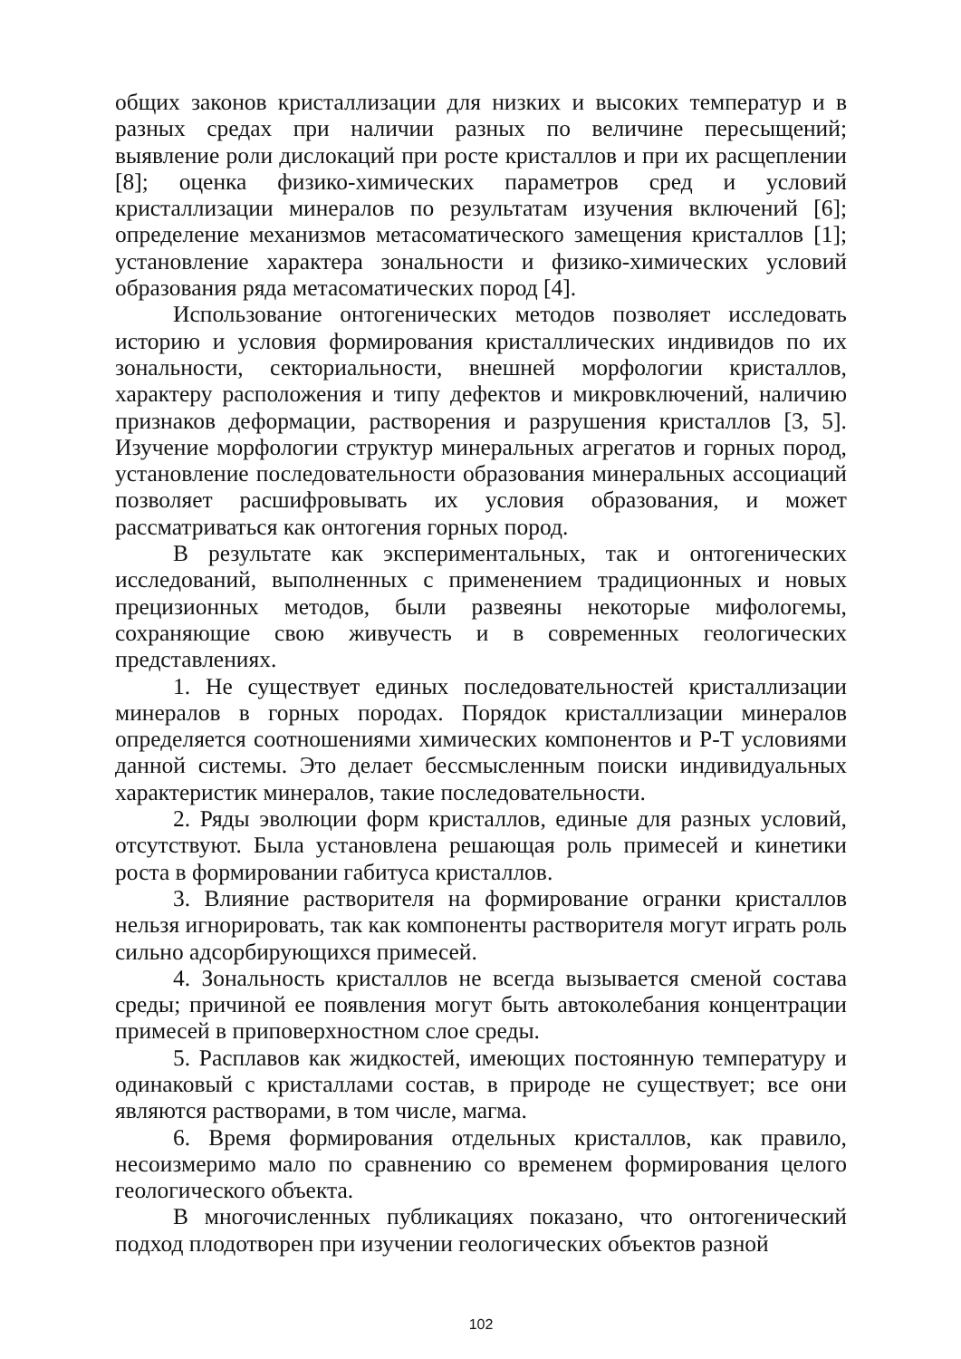общих законов кристаллизации для низких и высоких температур и в разных средах при наличии разных по величине пересыщений; выявление роли дислокаций при росте кристаллов и при их расщеплении [8]; оценка физико-химических параметров сред и условий кристаллизации минералов по результатам изучения включений [6]; определение механизмов метасоматического замещения кристаллов [1]; установление характера зональности и физико-химических условий образования ряда метасоматических пород [4].
Использование онтогенических методов позволяет исследовать историю и условия формирования кристаллических индивидов по их зональности, секториальности, внешней морфологии кристаллов, характеру расположения и типу дефектов и микровключений, наличию признаков деформации, растворения и разрушения кристаллов [3, 5]. Изучение морфологии структур минеральных агрегатов и горных пород, установление последовательности образования минеральных ассоциаций позволяет расшифровывать их условия образования, и может рассматриваться как онтогения горных пород.
В результате как экспериментальных, так и онтогенических исследований, выполненных с применением традиционных и новых прецизионных методов, были развеяны некоторые мифологемы, сохраняющие свою живучесть и в современных геологических представлениях.
1. Не существует единых последовательностей кристаллизации минералов в горных породах. Порядок кристаллизации минералов определяется соотношениями химических компонентов и P-T условиями данной системы. Это делает бессмысленным поиски индивидуальных характеристик минералов, такие последовательности.
2. Ряды эволюции форм кристаллов, единые для разных условий, отсутствуют. Была установлена решающая роль примесей и кинетики роста в формировании габитуса кристаллов.
3. Влияние растворителя на формирование огранки кристаллов нельзя игнорировать, так как компоненты растворителя могут играть роль сильно адсорбирующихся примесей.
4. Зональность кристаллов не всегда вызывается сменой состава среды; причиной ее появления могут быть автоколебания концентрации примесей в приповерхностном слое среды.
5. Расплавов как жидкостей, имеющих постоянную температуру и одинаковый с кристаллами состав, в природе не существует; все они являются растворами, в том числе, магма.
6. Время формирования отдельных кристаллов, как правило, несоизмеримо мало по сравнению со временем формирования целого геологического объекта.
В многочисленных публикациях показано, что онтогенический подход плодотворен при изучении геологических объектов разной
102